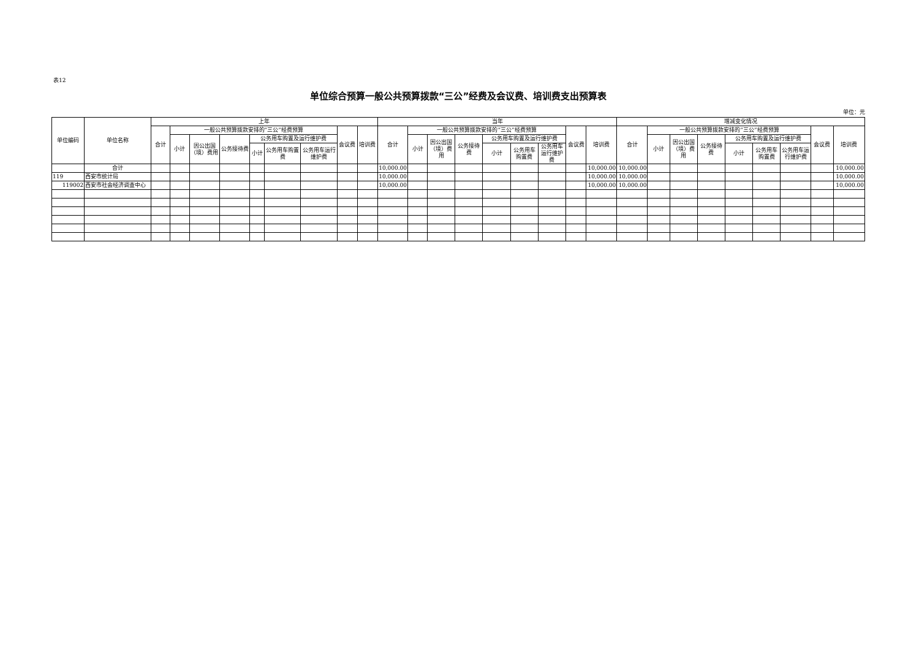表12
单位综合预算一般公共预算拨款“三公”经费及会议费、培训费支出预算表
单位：元
| 单位编码 | 单位名称 | 上年 | | | | | | | | | 当年 | | | | | | | | | 增减变化情况 | | | | | | | | |
| --- | --- | --- | --- | --- | --- | --- | --- | --- | --- | --- | --- | --- | --- | --- | --- | --- | --- | --- | --- | --- | --- | --- | --- | --- | --- | --- | --- | --- |
| | | 合计 | 一般公共预算拨款安排的“三公”经费预算 | | | | | | 会议费 | 培训费 | 合计 | 一般公共预算拨款安排的“三公”经费预算 | | | | | | 会议费 | 培训费 | 合计 | 一般公共预算拨款安排的“三公”经费预算 | | | | | | 会议费 | 培训费 |
| | | | 小计 | 因公出国（境）费用 | 公务接待费 | 公务用车购置及运行维护费 | | | | | | 小计 | 因公出国（境）费用 | 公务接待费 | 公务用车购置及运行维护费 | | | | | | 小计 | 因公出国（境）费用 | 公务接待费 | 公务用车购置及运行维护费 | | | | |
| | | | | | | 小计 | 公务用车购置费 | 公务用车运行维护费 | | | | | | | 小计 | 公务用车购置费 | 公务用车运行维护费 | | | | | | | 小计 | 公务用车购置费 | 公务用车运行维护费 | | |
| | 合计 | | | | | | | | | | 10,000.00 | | | | | | | | 10,000.00 | 10,000.00 | | | | | | | | 10,000.00 |
| 119 | 西安市统计局 | | | | | | | | | | 10,000.00 | | | | | | | | 10,000.00 | 10,000.00 | | | | | | | | 10,000.00 |
| 119002 | 西安市社会经济调查中心 | | | | | | | | | | 10,000.00 | | | | | | | | 10,000.00 | 10,000.00 | | | | | | | | 10,000.00 |